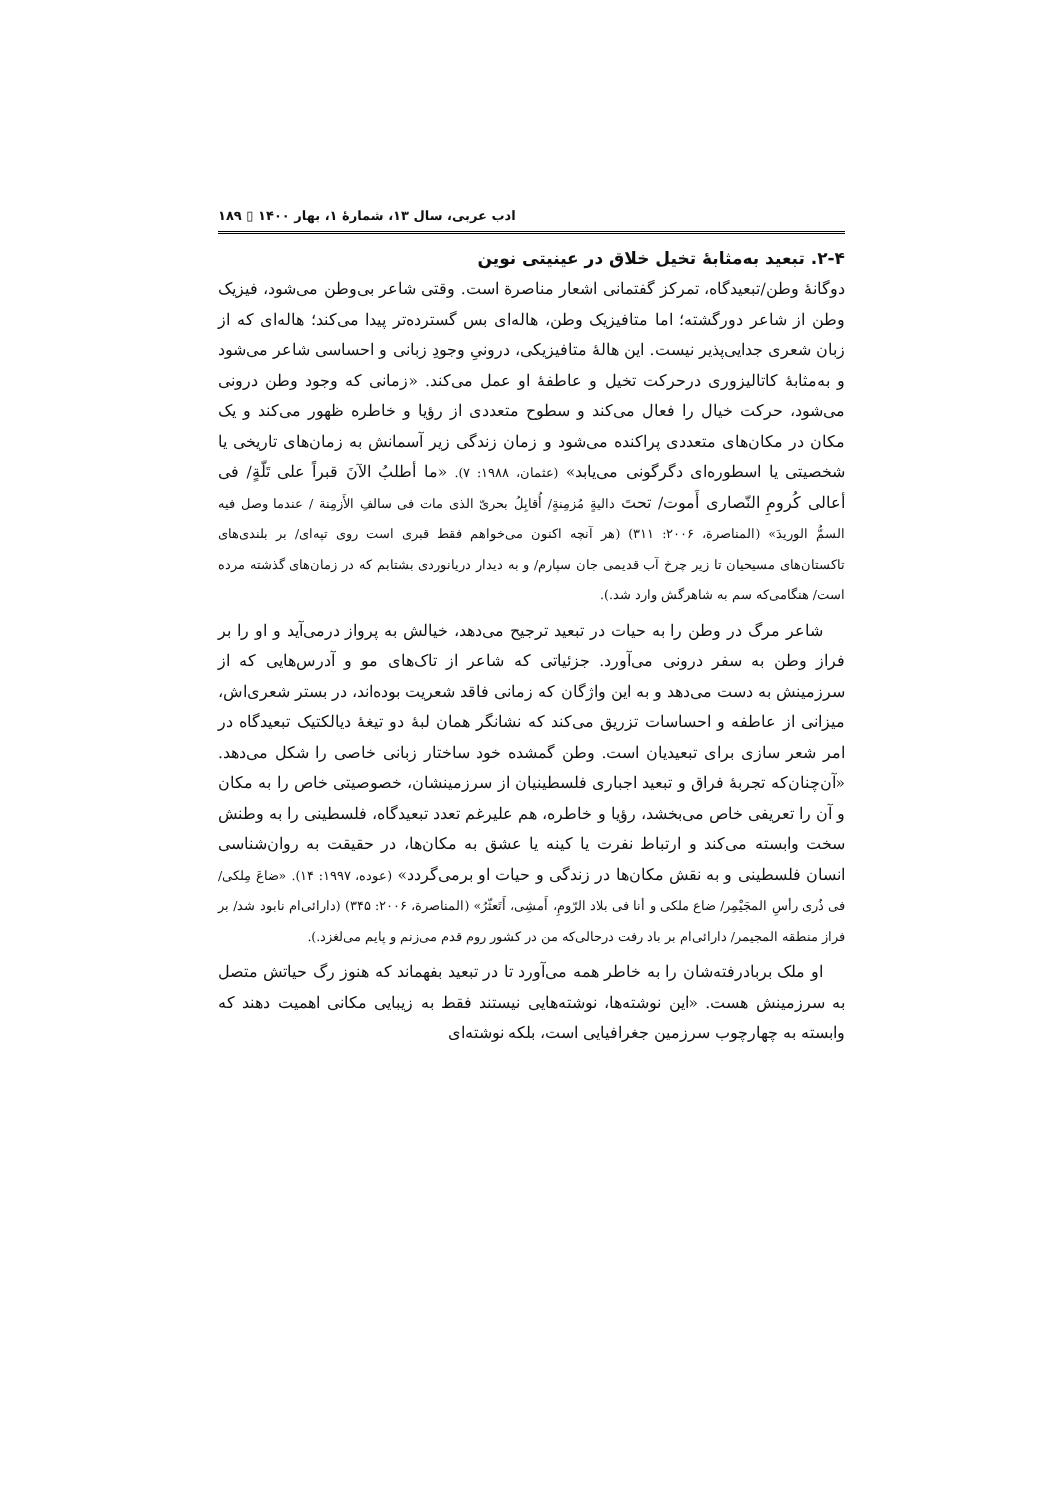ادب عربی، سال ۱۳، شمارهٔ ۱، بهار ۱۴۰۰ ▯ ۱۸۹
۲-۴. تبعید به‌مثابهٔ تخیل خلاق در عینیتی نوین
دوگانهٔ وطن/تبعیدگاه، تمرکز گفتمانی اشعار مناصرة است. وقتی شاعر بی‌وطن می‌شود، فیزیک وطن از شاعر دورگشته؛ اما متافیزیک وطن، هاله‌ای بس گسترده‌تر پیدا می‌کند؛ هاله‌ای که از زبان شعری جدایی‌پذیر نیست. این هالهٔ متافیزیکی، درونیِ وجودِ زبانی و احساسی شاعر می‌شود و به‌مثابهٔ کاتالیزوری درحرکت تخیل و عاطفهٔ او عمل می‌کند. «زمانی که وجود وطن درونی می‌شود، حرکت خیال را فعال می‌کند و سطوح متعددی از رؤیا و خاطره ظهور می‌کند و یک مکان در مکان‌های متعددی پراکنده می‌شود و زمان زندگی زیر آسمانش به زمان‌های تاریخی یا شخصیتی یا اسطوره‌ای دگرگونی می‌یابد» (عثمان، ۱۹۸۸: ۷). «ما أطلبُ الآنَ قبراً علی تَلّةٍ/ فی أعالی کُرومِ النّصاری أَموت/ تحتَ دالیةٍ مُزمِنةٍ/ أُقابِلُ بحریّ الذی مات فی سالفِ الأَزمِنة / عندما وصل فیه السمُّ الوریدَ» (المناصرة، ۲۰۰۶: ۳۱۱) (هر آنچه اکنون می‌خواهم فقط قبری است روی تپه‌ای/ بر بلندی‌های تاکستان‌های مسیحیان تا زیر چرخ آب قدیمی جان سپارم/ و به دیدار دریانوردی بشتابم که در زمان‌های گذشته مرده است/ هنگامی‌که سم به شاهرگش وارد شد.).
شاعر مرگ در وطن را به حیات در تبعید ترجیح می‌دهد، خیالش به پرواز درمی‌آید و او را بر فراز وطن به سفر درونی می‌آورد. جزئیاتی که شاعر از تاک‌های مو و آدرس‌هایی که از سرزمینش به دست می‌دهد و به این واژگان که زمانی فاقد شعریت بوده‌اند، در بستر شعری‌اش، میزانی از عاطفه و احساسات تزریق می‌کند که نشانگر همان لبهٔ دو تیغهٔ دیالکتیک تبعیدگاه در امر شعر سازی برای تبعیدیان است. وطن گمشده خود ساختار زبانی خاصی را شکل می‌دهد. «آن‌چنان‌که تجربهٔ فراق و تبعید اجباری فلسطینیان از سرزمینشان، خصوصیتی خاص را به مکان و آن را تعریفی خاص می‌بخشد، رؤیا و خاطره، هم علیرغم تعدد تبعیدگاه، فلسطینی را به وطنش سخت وابسته می‌کند و ارتباط نفرت یا کینه یا عشق به مکان‌ها، در حقیقت به روان‌شناسی انسان فلسطینی و به نقش مکان‌ها در زندگی و حیات او برمی‌گردد» (عوده، ۱۹۹۷: ۱۴). «ضاعَ مِلکی/ فی ذُری رأسِ المجَیْمِر/ ضاع ملکی و أنا فی بلاد الرّومِ، أَمشِی، أَتَعثّرُ» (المناصرة، ۲۰۰۶: ۳۴۵) (دارائی‌ام نابود شد/ بر فراز منطقه المجیمر/ دارائی‌ام بر باد رفت درحالی‌که من در کشور روم قدم می‌زنم و پایم می‌لغزد.).
او ملک بربادرفته‌شان را به خاطر همه می‌آورد تا در تبعید بفهماند که هنوز رگ حیاتش متصل به سرزمینش هست. «این نوشته‌ها، نوشته‌هایی نیستند فقط به زیبایی مکانی اهمیت دهند که وابسته به چهارچوب سرزمین جغرافیایی است، بلکه نوشته‌ای